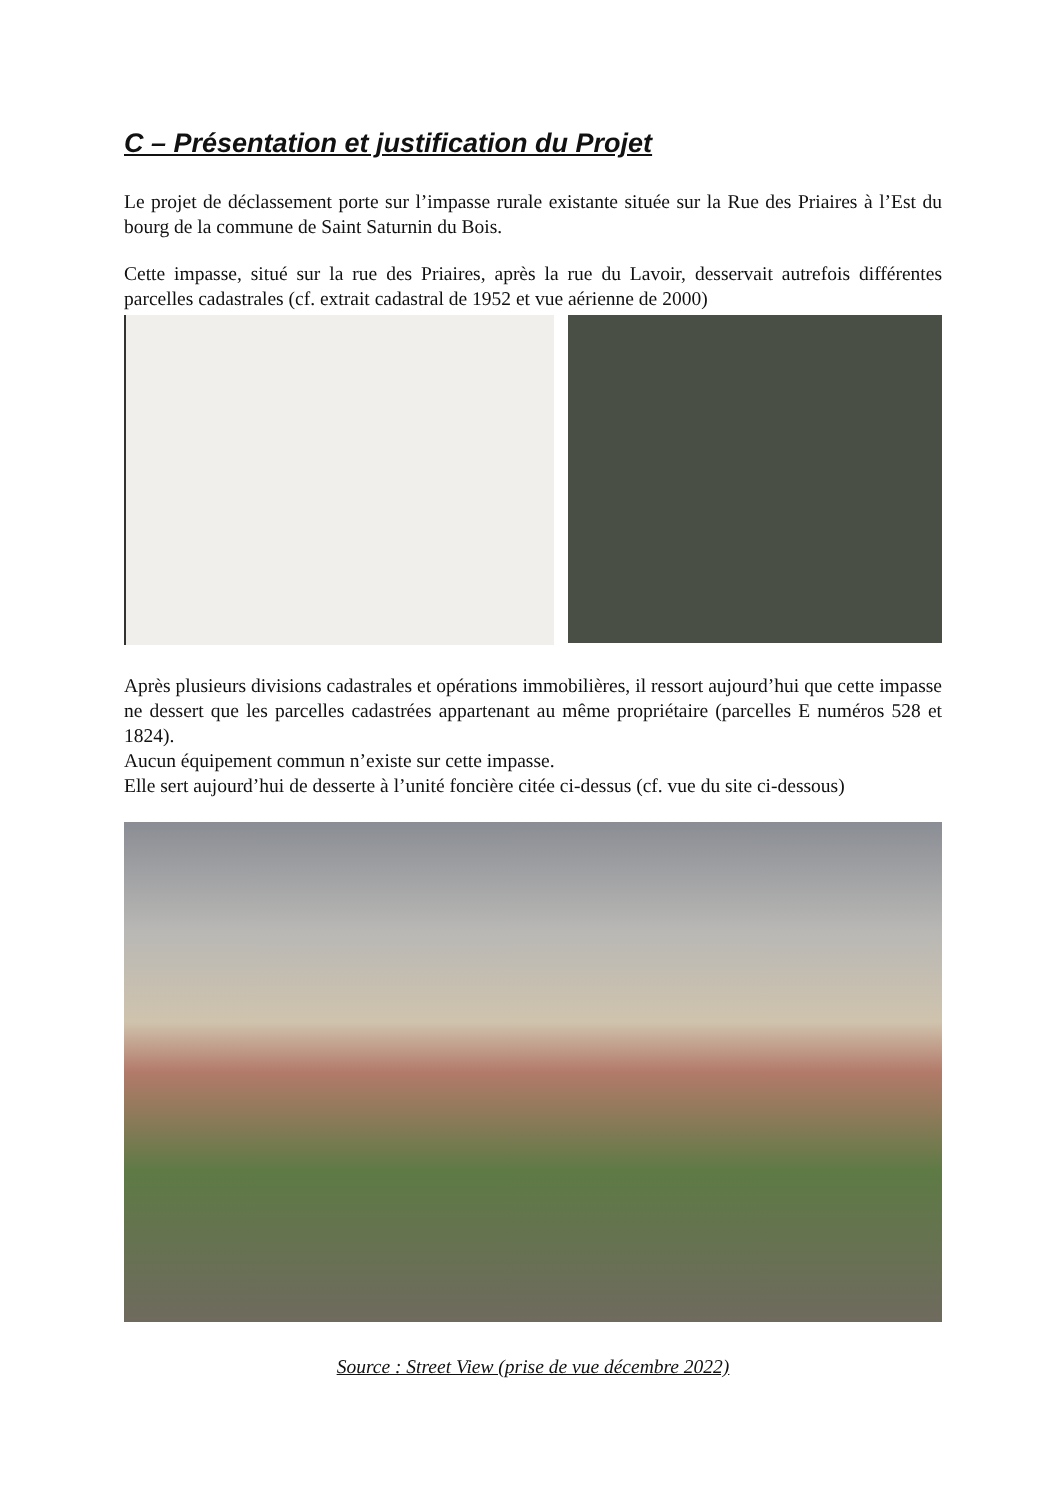C – Présentation et justification du Projet
Le projet de déclassement porte sur l’impasse rurale existante située sur la Rue des Priaires à l’Est du bourg de la commune de Saint Saturnin du Bois.
Cette impasse, situé sur la rue des Priaires, après la rue du Lavoir, desservait autrefois différentes parcelles cadastrales (cf. extrait cadastral de 1952 et vue aérienne de 2000)
Après plusieurs divisions cadastrales et opérations immobilières, il ressort aujourd’hui que cette impasse ne dessert que les parcelles cadastrées appartenant au même propriétaire (parcelles E numéros 528 et 1824).
Aucun équipement commun n’existe sur cette impasse.
Elle sert aujourd’hui de desserte à l’unité foncière citée ci-dessus (cf. vue du site ci-dessous)
Source : Street View (prise de vue décembre 2022)